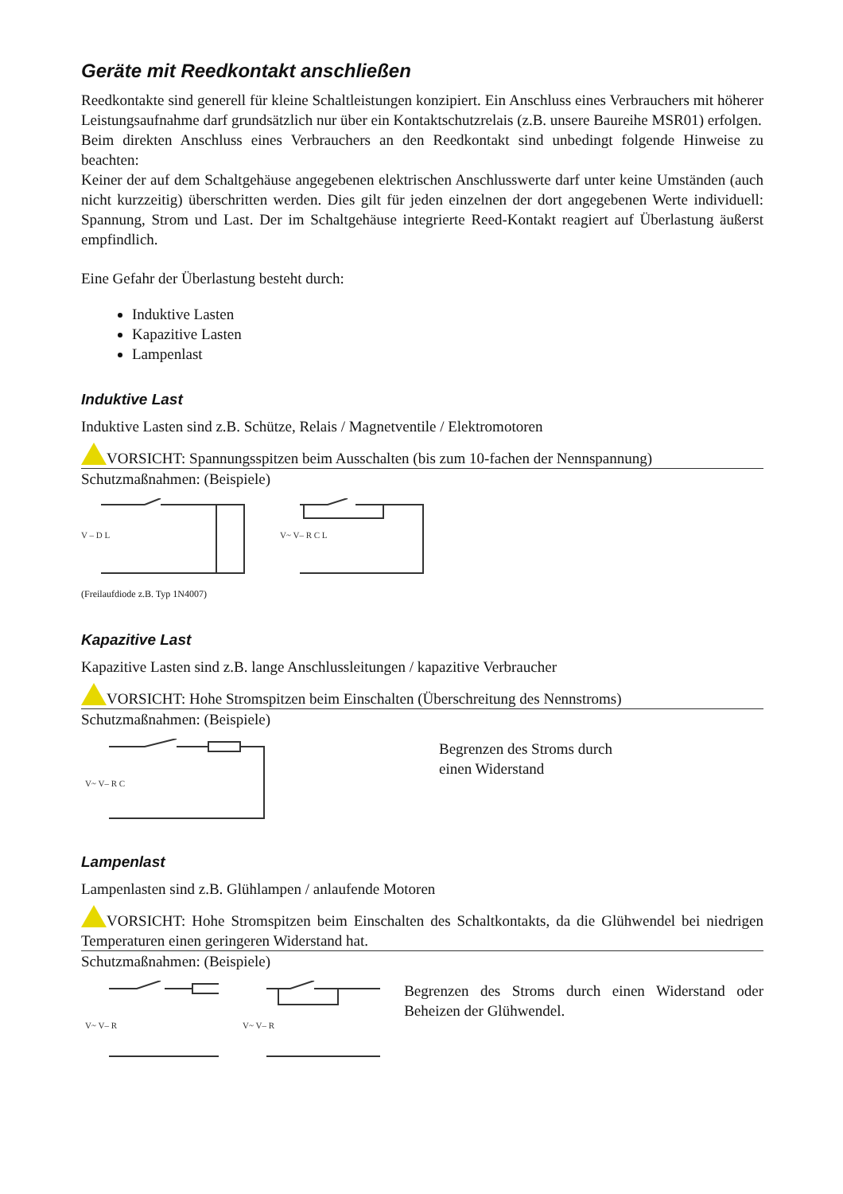Geräte mit Reedkontakt anschließen
Reedkontakte sind generell für kleine Schaltleistungen konzipiert. Ein Anschluss eines Verbrauchers mit höherer Leistungsaufnahme darf grundsätzlich nur über ein Kontaktschutzrelais (z.B. unsere Baureihe MSR01) erfolgen.
Beim direkten Anschluss eines Verbrauchers an den Reedkontakt sind unbedingt folgende Hinweise zu beachten:
Keiner der auf dem Schaltgehäuse angegebenen elektrischen Anschlusswerte darf unter keine Umständen (auch nicht kurzzeitig) überschritten werden. Dies gilt für jeden einzelnen der dort angegebenen Werte individuell: Spannung, Strom und Last. Der im Schaltgehäuse integrierte Reed-Kontakt reagiert auf Überlastung äußerst empfindlich.
Eine Gefahr der Überlastung besteht durch:
Induktive Lasten
Kapazitive Lasten
Lampenlast
Induktive Last
Induktive Lasten sind z.B. Schütze, Relais / Magnetventile / Elektromotoren
VORSICHT: Spannungsspitzen beim Ausschalten (bis zum 10-fachen der Nennspannung)
Schutzmaßnahmen: (Beispiele)
V – D L
V~ V– R C L
(Freilaufdiode z.B. Typ 1N4007)
Kapazitive Last
Kapazitive Lasten sind z.B. lange Anschlussleitungen / kapazitive Verbraucher
VORSICHT: Hohe Stromspitzen beim Einschalten (Überschreitung des Nennstroms)
Schutzmaßnahmen: (Beispiele)
V~ V– R C
Begrenzen des Stroms durch
einen Widerstand
Lampenlast
Lampenlasten sind z.B. Glühlampen / anlaufende Motoren
VORSICHT: Hohe Stromspitzen beim Einschalten des Schaltkontakts, da die Glühwendel bei niedrigen Temperaturen einen geringeren Widerstand hat.
Schutzmaßnahmen: (Beispiele)
V~ V– R
V~ V– R
Begrenzen des Stroms durch einen Widerstand oder Beheizen der Glühwendel.